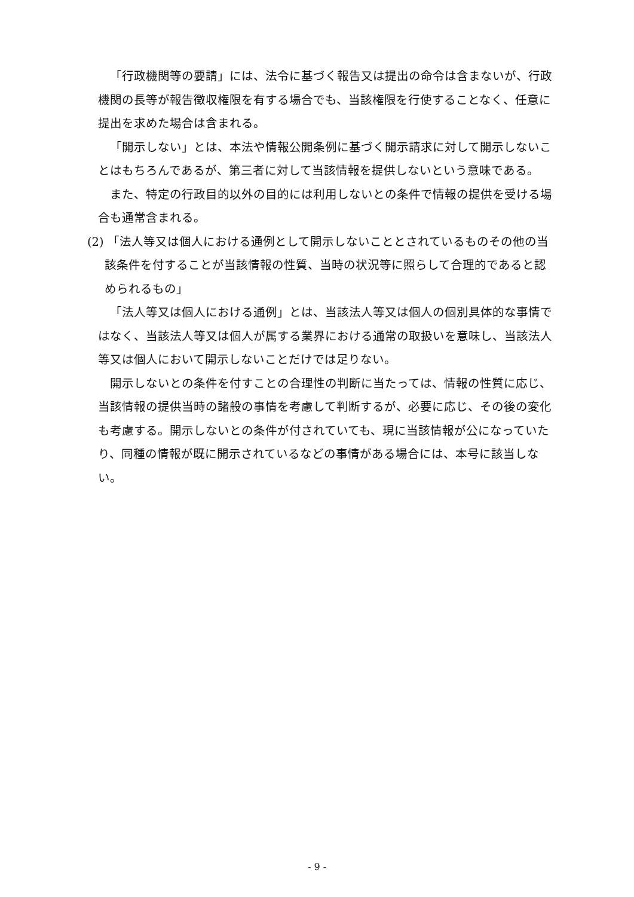「行政機関等の要請」には、法令に基づく報告又は提出の命令は含まないが、行政機関の長等が報告徴収権限を有する場合でも、当該権限を行使することなく、任意に提出を求めた場合は含まれる。
「開示しない」とは、本法や情報公開条例に基づく開示請求に対して開示しないことはもちろんであるが、第三者に対して当該情報を提供しないという意味である。
また、特定の行政目的以外の目的には利用しないとの条件で情報の提供を受ける場合も通常含まれる。
(2) 「法人等又は個人における通例として開示しないこととされているものその他の当該条件を付することが当該情報の性質、当時の状況等に照らして合理的であると認められるもの」
「法人等又は個人における通例」とは、当該法人等又は個人の個別具体的な事情ではなく、当該法人等又は個人が属する業界における通常の取扱いを意味し、当該法人等又は個人において開示しないことだけでは足りない。
開示しないとの条件を付すことの合理性の判断に当たっては、情報の性質に応じ、当該情報の提供当時の諸般の事情を考慮して判断するが、必要に応じ、その後の変化も考慮する。開示しないとの条件が付されていても、現に当該情報が公になっていたり、同種の情報が既に開示されているなどの事情がある場合には、本号に該当しない。
- 9 -